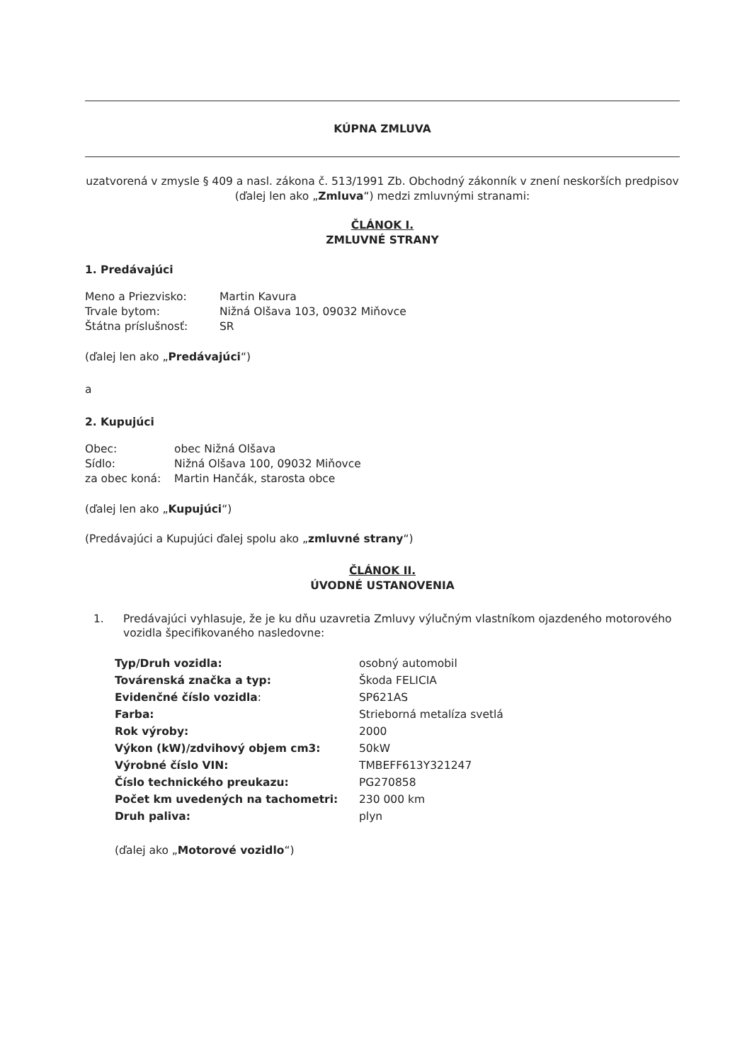KÚPNA ZMLUVA
uzatvorená v zmysle § 409 a nasl. zákona č. 513/1991 Zb. Obchodný zákonník v znení neskorších predpisov (ďalej len ako „Zmluva“) medzi zmluvnými stranami:
ČLÁNOK I.
ZMLUVNÉ STRANY
1. Predávajúci
| Meno a Priezvisko: | Martin Kavura |
| Trvale bytom: | Nižná Olšava 103, 09032 Miňovce |
| Štátna príslušnosť: | SR |
(ďalej len ako „Predávajúci“)
a
2. Kupujúci
| Obec: | obec Nižná Olšava |
| Sídlo: | Nižná Olšava 100, 09032 Miňovce |
| za obec koná: | Martin Hančák, starosta obce |
(ďalej len ako „Kupujúci“)
(Predávajúci a Kupujúci ďalej spolu ako „zmluvné strany“)
ČLÁNOK II.
ÚVODNÉ USTANOVENIA
1. Predávajúci vyhlasuje, že je ku dňu uzavretia Zmluvy výlučným vlastníkom ojazdeného motorového vozidla špecifikovaného nasledovne:
| Typ/Druh vozidla: | osobný automobil |
| Továrenská značka a typ: | Škoda FELICIA |
| Evidenčné číslo vozidla : | SP621AS |
| Farba: | Strieborná metalíza svetlá |
| Rok výroby: | 2000 |
| Výkon (kW)/zdvihový objem cm3: | 50kW |
| Výrobné číslo VIN: | TMBEFF613Y321247 |
| Číslo technického preukazu: | PG270858 |
| Počet km uvedených na tachometri: | 230 000 km |
| Druh paliva: | plyn |
(ďalej ako „Motorové vozidlo“)